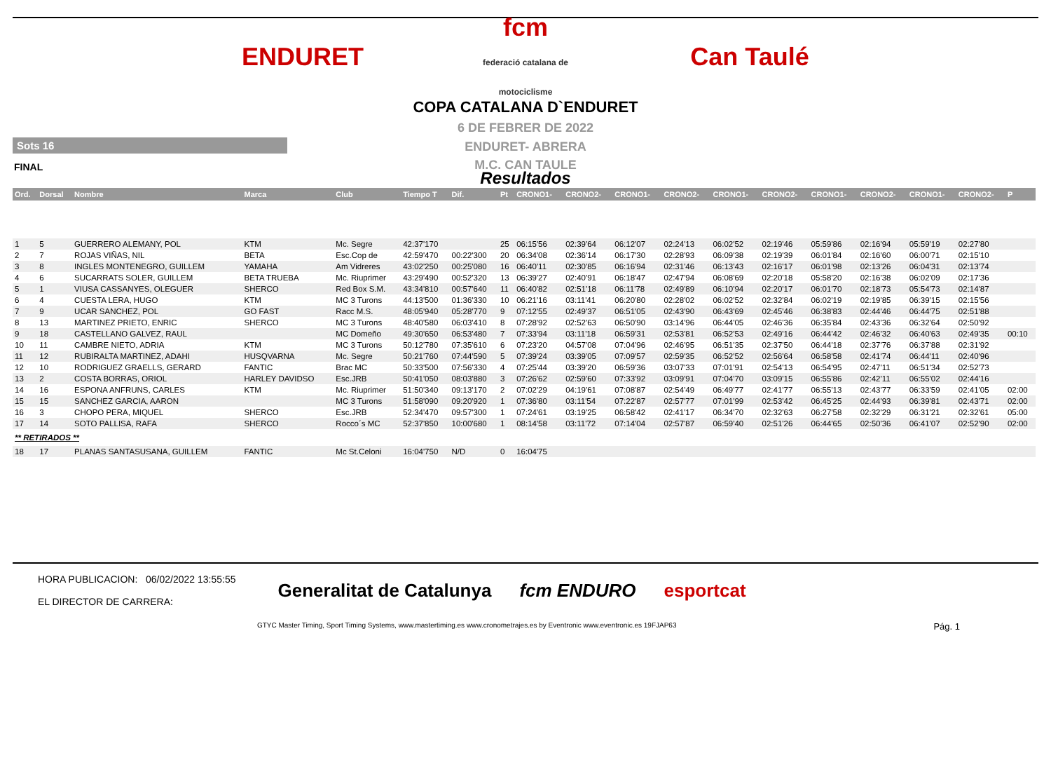ENDURET
fcm
federació catalana de motociclisme
Can Taulé
COPA CATALANA D`ENDURET
6 DE FEBRER DE 2022
ENDURET- ABRERA
Sots 16
M.C. CAN TAULE
FINAL
Resultados
| Ord. | Dorsal | Nombre | Marca | Club | Tiempo T | Dif. | Pt | CRONO1- | CRONO2- | CRONO1- | CRONO2- | CRONO1- | CRONO2- | CRONO1- | CRONO2- | CRONO1- | CRONO2- | P |
| --- | --- | --- | --- | --- | --- | --- | --- | --- | --- | --- | --- | --- | --- | --- | --- | --- | --- | --- |
| 1 | 5 | GUERRERO ALEMANY, POL | KTM | Mc. Segre | 42:37'170 | | 25 | 06:15'56 | 02:39'64 | 06:12'07 | 02:24'13 | 06:02'52 | 02:19'46 | 05:59'86 | 02:16'94 | 05:59'19 | 02:27'80 | |
| 2 | 7 | ROJAS VIÑAS, NIL | BETA | Esc.Cop de | 42:59'470 | 00:22'300 | 20 | 06:34'08 | 02:36'14 | 06:17'30 | 02:28'93 | 06:09'38 | 02:19'39 | 06:01'84 | 02:16'60 | 06:00'71 | 02:15'10 | |
| 3 | 8 | INGLES MONTENEGRO, GUILLEM | YAMAHA | Am Vidreres | 43:02'250 | 00:25'080 | 16 | 06:40'11 | 02:30'85 | 06:16'94 | 02:31'46 | 06:13'43 | 02:16'17 | 06:01'98 | 02:13'26 | 06:04'31 | 02:13'74 | |
| 4 | 6 | SUCARRATS SOLER, GUILLEM | BETA TRUEBA | Mc. Riuprimer | 43:29'490 | 00:52'320 | 13 | 06:39'27 | 02:40'91 | 06:18'47 | 02:47'94 | 06:08'69 | 02:20'18 | 05:58'20 | 02:16'38 | 06:02'09 | 02:17'36 | |
| 5 | 1 | VIUSA CASSANYES, OLEGUER | SHERCO | Red Box S.M. | 43:34'810 | 00:57'640 | 11 | 06:40'82 | 02:51'18 | 06:11'78 | 02:49'89 | 06:10'94 | 02:20'17 | 06:01'70 | 02:18'73 | 05:54'73 | 02:14'87 | |
| 6 | 4 | CUESTA LERA, HUGO | KTM | MC 3 Turons | 44:13'500 | 01:36'330 | 10 | 06:21'16 | 03:11'41 | 06:20'80 | 02:28'02 | 06:02'52 | 02:32'84 | 06:02'19 | 02:19'85 | 06:39'15 | 02:15'56 | |
| 7 | 9 | UCAR SANCHEZ, POL | GO FAST | Racc M.S. | 48:05'940 | 05:28'770 | 9 | 07:12'55 | 02:49'37 | 06:51'05 | 02:43'90 | 06:43'69 | 02:45'46 | 06:38'83 | 02:44'46 | 06:44'75 | 02:51'88 | |
| 8 | 13 | MARTINEZ PRIETO, ENRIC | SHERCO | MC 3 Turons | 48:40'580 | 06:03'410 | 8 | 07:28'92 | 02:52'63 | 06:50'90 | 03:14'96 | 06:44'05 | 02:46'36 | 06:35'84 | 02:43'36 | 06:32'64 | 02:50'92 | |
| 9 | 18 | CASTELLANO GALVEZ, RAUL | | MC Domeño | 49:30'650 | 06:53'480 | 7 | 07:33'94 | 03:11'18 | 06:59'31 | 02:53'81 | 06:52'53 | 02:49'16 | 06:44'42 | 02:46'32 | 06:40'63 | 02:49'35 | 00:10 |
| 10 | 11 | CAMBRE NIETO, ADRIA | KTM | MC 3 Turons | 50:12'780 | 07:35'610 | 6 | 07:23'20 | 04:57'08 | 07:04'96 | 02:46'95 | 06:51'35 | 02:37'50 | 06:44'18 | 02:37'76 | 06:37'88 | 02:31'92 | |
| 11 | 12 | RUBIRALTA MARTINEZ, ADAHI | HUSQVARNA | Mc. Segre | 50:21'760 | 07:44'590 | 5 | 07:39'24 | 03:39'05 | 07:09'57 | 02:59'35 | 06:52'52 | 02:56'64 | 06:58'58 | 02:41'74 | 06:44'11 | 02:40'96 | |
| 12 | 10 | RODRIGUEZ GRAELLS, GERARD | FANTIC | Brac MC | 50:33'500 | 07:56'330 | 4 | 07:25'44 | 03:39'20 | 06:59'36 | 03:07'33 | 07:01'91 | 02:54'13 | 06:54'95 | 02:47'11 | 06:51'34 | 02:52'73 | |
| 13 | 2 | COSTA BORRAS, ORIOL | HARLEY DAVIDSO | Esc.JRB | 50:41'050 | 08:03'880 | 3 | 07:26'62 | 02:59'60 | 07:33'92 | 03:09'91 | 07:04'70 | 03:09'15 | 06:55'86 | 02:42'11 | 06:55'02 | 02:44'16 | |
| 14 | 16 | ESPONA ANFRUNS, CARLES | KTM | Mc. Riuprimer | 51:50'340 | 09:13'170 | 2 | 07:02'29 | 04:19'61 | 07:08'87 | 02:54'49 | 06:49'77 | 02:41'77 | 06:55'13 | 02:43'77 | 06:33'59 | 02:41'05 | 02:00 |
| 15 | 15 | SANCHEZ GARCIA, AARON | | MC 3 Turons | 51:58'090 | 09:20'920 | 1 | 07:36'80 | 03:11'54 | 07:22'87 | 02:57'77 | 07:01'99 | 02:53'42 | 06:45'25 | 02:44'93 | 06:39'81 | 02:43'71 | 02:00 |
| 16 | 3 | CHOPO PERA, MIQUEL | SHERCO | Esc.JRB | 52:34'470 | 09:57'300 | 1 | 07:24'61 | 03:19'25 | 06:58'42 | 02:41'17 | 06:34'70 | 02:32'63 | 06:27'58 | 02:32'29 | 06:31'21 | 02:32'61 | 05:00 |
| 17 | 14 | SOTO PALLISA, RAFA | SHERCO | Rocco´s MC | 52:37'850 | 10:00'680 | 1 | 08:14'58 | 03:11'72 | 07:14'04 | 02:57'87 | 06:59'40 | 02:51'26 | 06:44'65 | 02:50'36 | 06:41'07 | 02:52'90 | 02:00 |
| ** RETIRADOS ** | | | | | | | | | | | | | | | | | | |
| 18 | 17 | PLANAS SANTASUSANA, GUILLEM | FANTIC | Mc St.Celoni | 16:04'750 | N/D | 0 | 16:04'75 | | | | | | | | | | |
HORA PUBLICACION: 06/02/2022 13:55:55
EL DIRECTOR DE CARRERA:
Generalitat de Catalunya fcm ENDURO esportcat
GTYC Master Timing, Sport Timing Systems, www.mastertiming.es www.cronometrajes.es by Eventronic www.eventronic.es 19FJAP63 Pág. 1